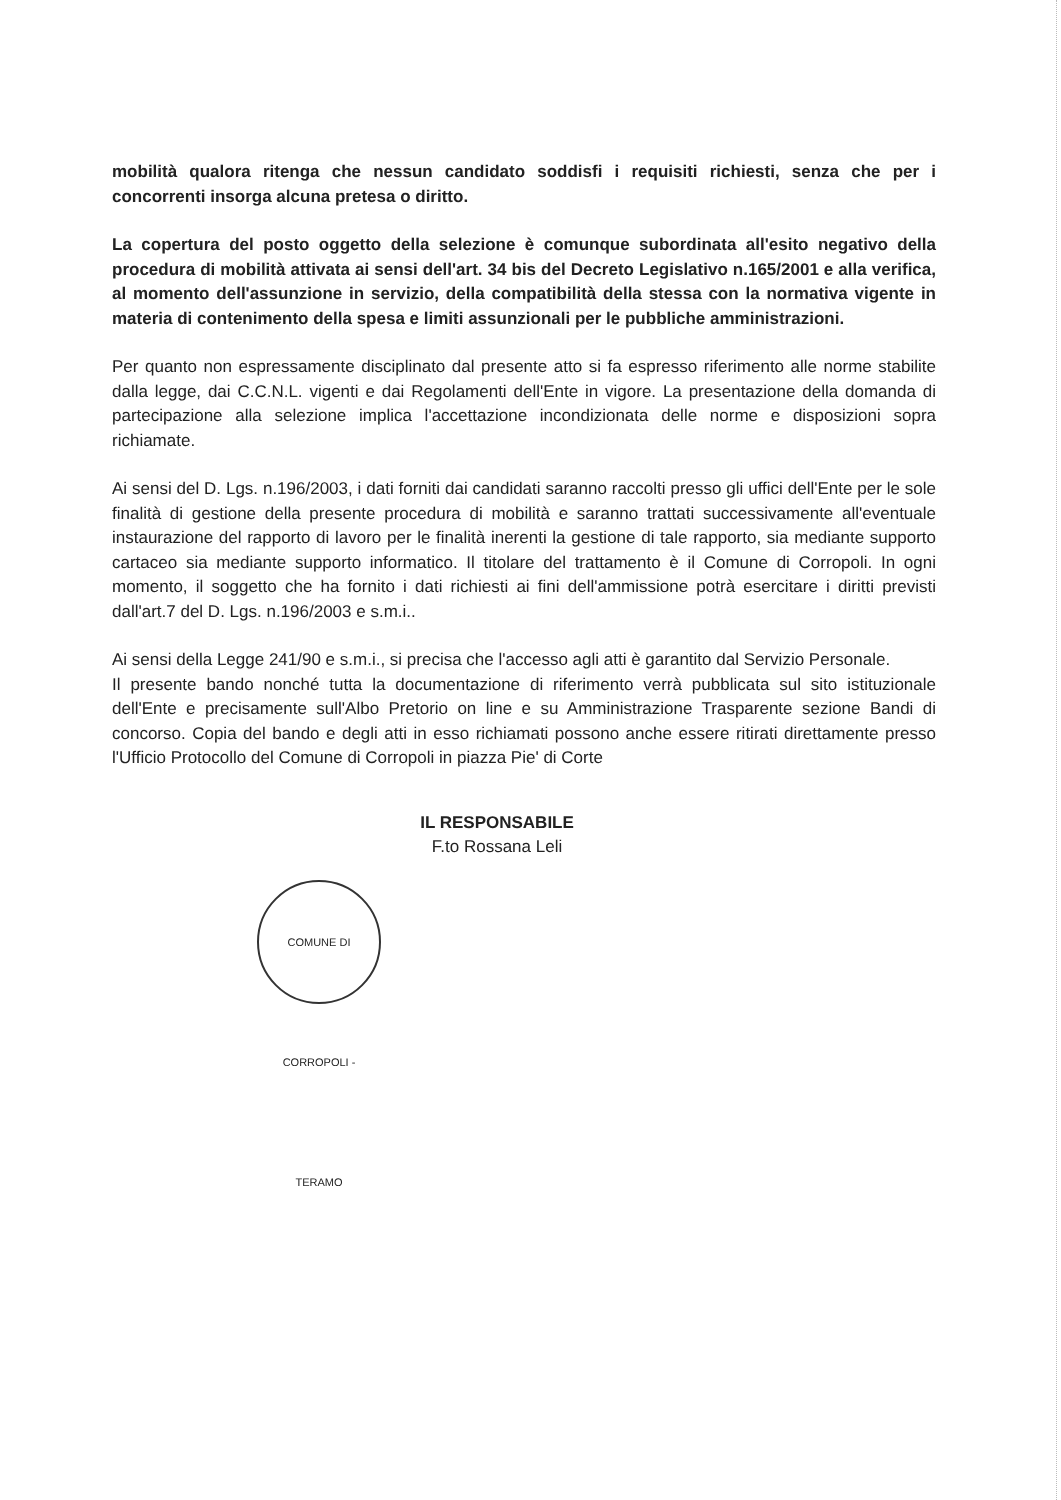mobilità qualora ritenga che nessun candidato soddisfi i requisiti richiesti, senza che per i concorrenti insorga alcuna pretesa o diritto.
La copertura del posto oggetto della selezione è comunque subordinata all'esito negativo della procedura di mobilità attivata ai sensi dell'art. 34 bis del Decreto Legislativo n.165/2001 e alla verifica, al momento dell'assunzione in servizio, della compatibilità della stessa con la normativa vigente in materia di contenimento della spesa e limiti assunzionali per le pubbliche amministrazioni.
Per quanto non espressamente disciplinato dal presente atto si fa espresso riferimento alle norme stabilite dalla legge, dai C.C.N.L. vigenti e dai Regolamenti dell'Ente in vigore. La presentazione della domanda di partecipazione alla selezione implica l'accettazione incondizionata delle norme e disposizioni sopra richiamate.
Ai sensi del D. Lgs. n.196/2003, i dati forniti dai candidati saranno raccolti presso gli uffici dell'Ente per le sole finalità di gestione della presente procedura di mobilità e saranno trattati successivamente all'eventuale instaurazione del rapporto di lavoro per le finalità inerenti la gestione di tale rapporto, sia mediante supporto cartaceo sia mediante supporto informatico. Il titolare del trattamento è il Comune di Corropoli. In ogni momento, il soggetto che ha fornito i dati richiesti ai fini dell'ammissione potrà esercitare i diritti previsti dall'art.7 del D. Lgs. n.196/2003 e s.m.i..
Ai sensi della Legge 241/90 e s.m.i., si precisa che l'accesso agli atti è garantito dal Servizio Personale.
Il presente bando nonché tutta la documentazione di riferimento verrà pubblicata sul sito istituzionale dell'Ente e precisamente sull'Albo Pretorio on line e su Amministrazione Trasparente sezione Bandi di concorso. Copia del bando e degli atti in esso richiamati possono anche essere ritirati direttamente presso l'Ufficio Protocollo del Comune di Corropoli in piazza Pie' di Corte
IL RESPONSABILE
F.to Rossana Leli
COMUNE DI CORROPOLI - TERAMO